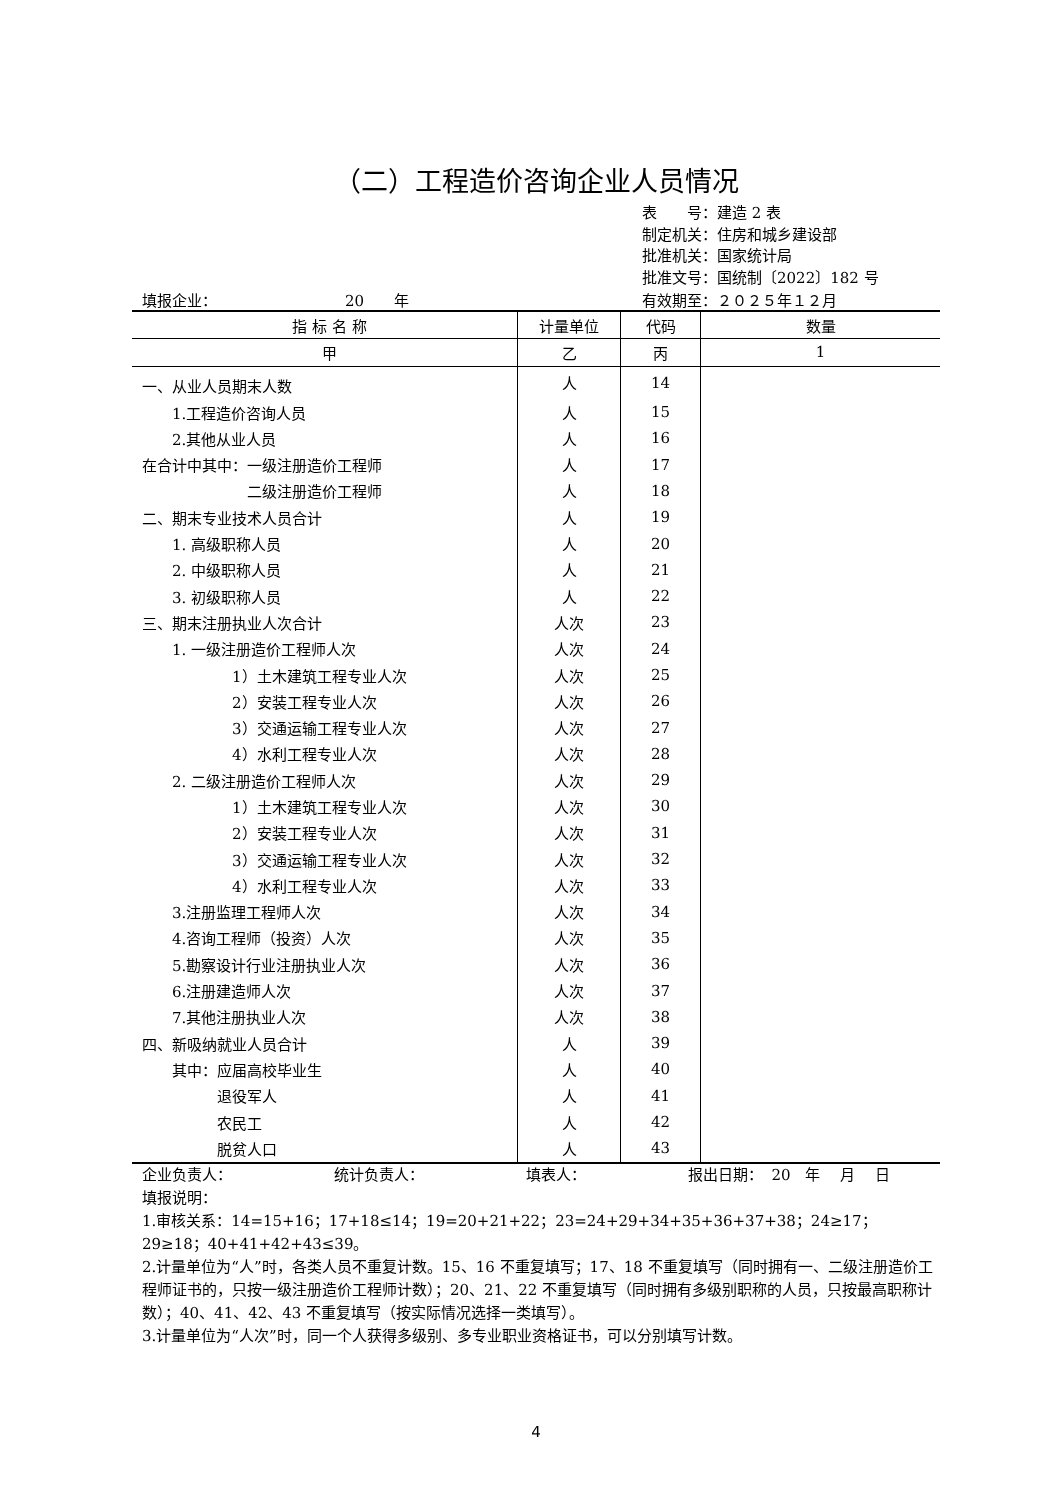（二）工程造价咨询企业人员情况
表　　号：建造 2 表
制定机关：住房和城乡建设部
批准机关：国家统计局
批准文号：国统制〔2022〕182 号
填报企业：　　　　　　　　　20　　年 有效期至：２０２５年１２月
| 指 标 名 称 | 计量单位 | 代码 | 数量 |
| --- | --- | --- | --- |
| 甲 | 乙 | 丙 | 1 |
| 一、从业人员期末人数 | 人 | 14 | |
| 1.工程造价咨询人员 | 人 | 15 | |
| 2.其他从业人员 | 人 | 16 | |
| 在合计中其中：一级注册造价工程师 | 人 | 17 | |
| 二级注册造价工程师 | 人 | 18 | |
| 二、期末专业技术人员合计 | 人 | 19 | |
| 1. 高级职称人员 | 人 | 20 | |
| 2. 中级职称人员 | 人 | 21 | |
| 3. 初级职称人员 | 人 | 22 | |
| 三、期末注册执业人次合计 | 人次 | 23 | |
| 1. 一级注册造价工程师人次 | 人次 | 24 | |
| 1）土木建筑工程专业人次 | 人次 | 25 | |
| 2）安装工程专业人次 | 人次 | 26 | |
| 3）交通运输工程专业人次 | 人次 | 27 | |
| 4）水利工程专业人次 | 人次 | 28 | |
| 2. 二级注册造价工程师人次 | 人次 | 29 | |
| 1）土木建筑工程专业人次 | 人次 | 30 | |
| 2）安装工程专业人次 | 人次 | 31 | |
| 3）交通运输工程专业人次 | 人次 | 32 | |
| 4）水利工程专业人次 | 人次 | 33 | |
| 3.注册监理工程师人次 | 人次 | 34 | |
| 4.咨询工程师（投资）人次 | 人次 | 35 | |
| 5.勘察设计行业注册执业人次 | 人次 | 36 | |
| 6.注册建造师人次 | 人次 | 37 | |
| 7.其他注册执业人次 | 人次 | 38 | |
| 四、新吸纳就业人员合计 | 人 | 39 | |
| 其中：应届高校毕业生 | 人 | 40 | |
| 退役军人 | 人 | 41 | |
| 农民工 | 人 | 42 | |
| 脱贫人口 | 人 | 43 | |
企业负责人： 统计负责人： 填表人： 报出日期：　20　年　 月　 日
填报说明：
1.审核关系：14=15+16；17+18≤14；19=20+21+22；23=24+29+34+35+36+37+38；24≥17；29≥18；40+41+42+43≤39。
2.计量单位为“人”时，各类人员不重复计数。15、16 不重复填写；17、18 不重复填写（同时拥有一、二级注册造价工程师证书的，只按一级注册造价工程师计数）；20、21、22 不重复填写（同时拥有多级别职称的人员，只按最高职称计数）；40、41、42、43 不重复填写（按实际情况选择一类填写）。
3.计量单位为“人次”时，同一个人获得多级别、多专业职业资格证书，可以分别填写计数。
4